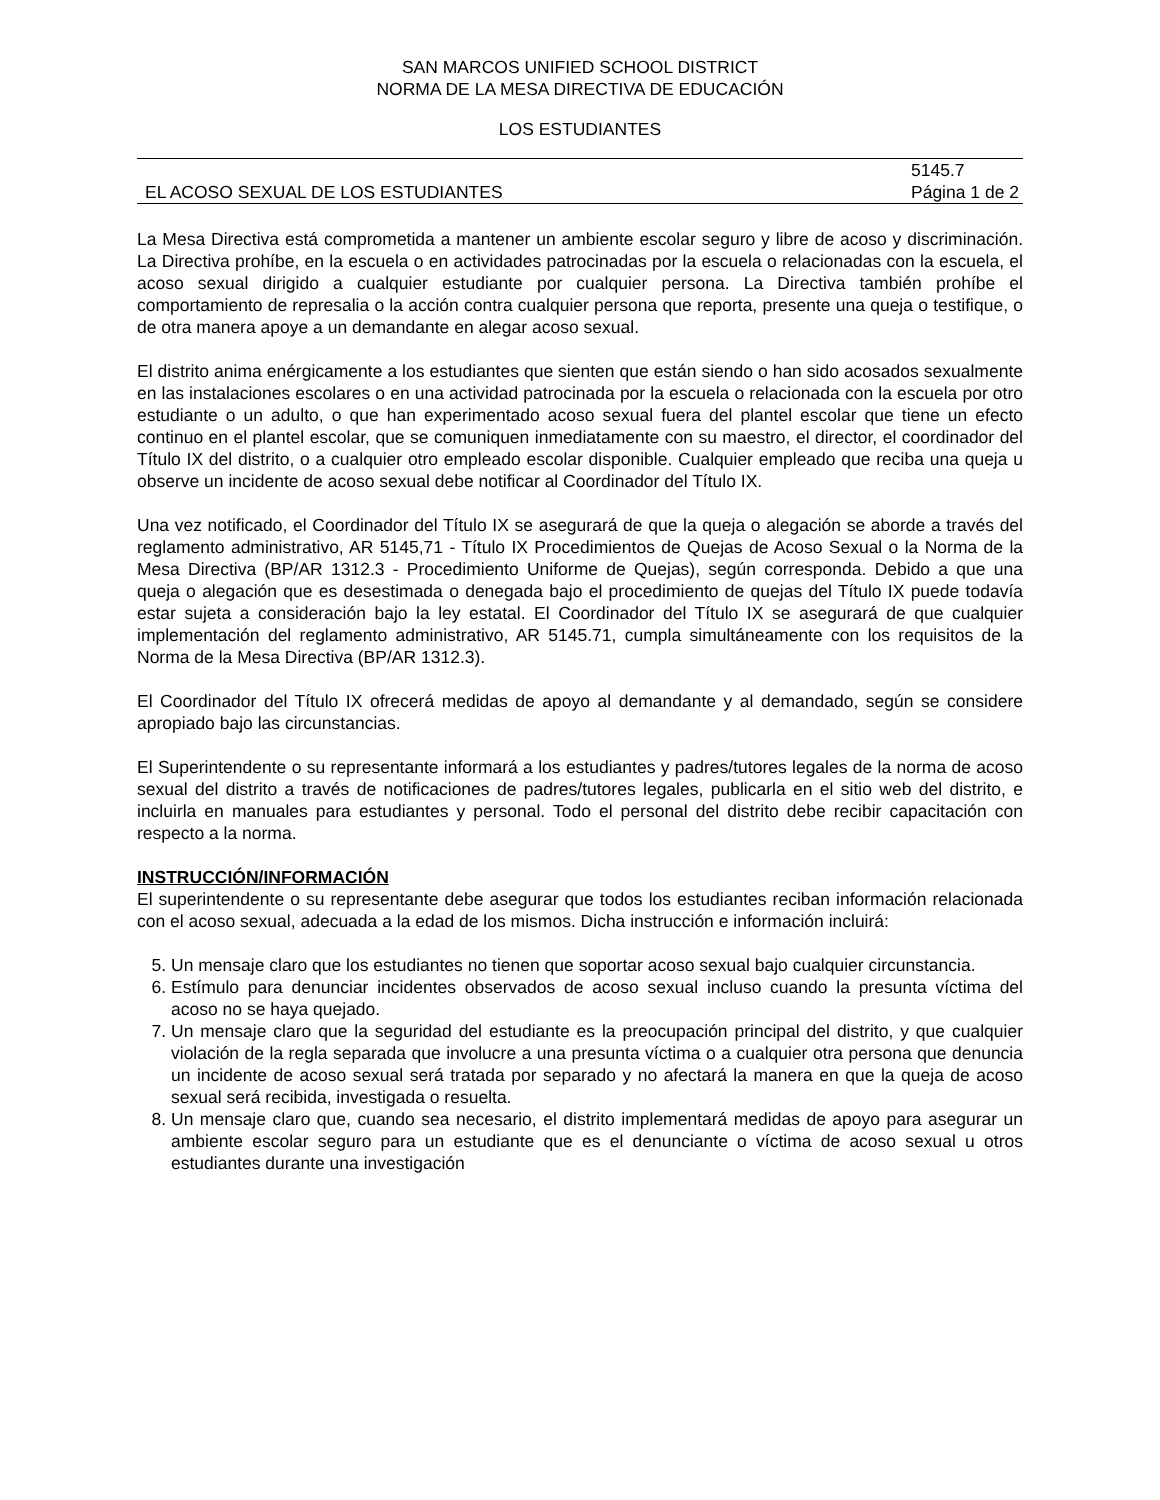SAN MARCOS UNIFIED SCHOOL DISTRICT
NORMA DE LA MESA DIRECTIVA DE EDUCACIÓN
LOS ESTUDIANTES
EL ACOSO SEXUAL DE LOS ESTUDIANTES
5145.7
Página 1 de 2
La Mesa Directiva está comprometida a mantener un ambiente escolar seguro y libre de acoso y discriminación. La Directiva prohíbe, en la escuela o en actividades patrocinadas por la escuela o relacionadas con la escuela, el acoso sexual dirigido a cualquier estudiante por cualquier persona. La Directiva también prohíbe el comportamiento de represalia o la acción contra cualquier persona que reporta, presente una queja o testifique, o de otra manera apoye a un demandante en alegar acoso sexual.
El distrito anima enérgicamente a los estudiantes que sienten que están siendo o han sido acosados sexualmente en las instalaciones escolares o en una actividad patrocinada por la escuela o relacionada con la escuela por otro estudiante o un adulto, o que han experimentado acoso sexual fuera del plantel escolar que tiene un efecto continuo en el plantel escolar, que se comuniquen inmediatamente con su maestro, el director, el coordinador del Título IX del distrito, o a cualquier otro empleado escolar disponible. Cualquier empleado que reciba una queja u observe un incidente de acoso sexual debe notificar al Coordinador del Título IX.
Una vez notificado, el Coordinador del Título IX se asegurará de que la queja o alegación se aborde a través del reglamento administrativo, AR 5145,71 - Título IX Procedimientos de Quejas de Acoso Sexual o la Norma de la Mesa Directiva (BP/AR 1312.3 - Procedimiento Uniforme de Quejas), según corresponda. Debido a que una queja o alegación que es desestimada o denegada bajo el procedimiento de quejas del Título IX puede todavía estar sujeta a consideración bajo la ley estatal. El Coordinador del Título IX se asegurará de que cualquier implementación del reglamento administrativo, AR 5145.71, cumpla simultáneamente con los requisitos de la Norma de la Mesa Directiva (BP/AR 1312.3).
El Coordinador del Título IX ofrecerá medidas de apoyo al demandante y al demandado, según se considere apropiado bajo las circunstancias.
El Superintendente o su representante informará a los estudiantes y padres/tutores legales de la norma de acoso sexual del distrito a través de notificaciones de padres/tutores legales, publicarla en el sitio web del distrito, e incluirla en manuales para estudiantes y personal. Todo el personal del distrito debe recibir capacitación con respecto a la norma.
INSTRUCCIÓN/INFORMACIÓN
El superintendente o su representante debe asegurar que todos los estudiantes reciban información relacionada con el acoso sexual, adecuada a la edad de los mismos. Dicha instrucción e información incluirá:
5. Un mensaje claro que los estudiantes no tienen que soportar acoso sexual bajo cualquier circunstancia.
6. Estímulo para denunciar incidentes observados de acoso sexual incluso cuando la presunta víctima del acoso no se haya quejado.
7. Un mensaje claro que la seguridad del estudiante es la preocupación principal del distrito, y que cualquier violación de la regla separada que involucre a una presunta víctima o a cualquier otra persona que denuncia un incidente de acoso sexual será tratada por separado y no afectará la manera en que la queja de acoso sexual será recibida, investigada o resuelta.
8. Un mensaje claro que, cuando sea necesario, el distrito implementará medidas de apoyo para asegurar un ambiente escolar seguro para un estudiante que es el denunciante o víctima de acoso sexual u otros estudiantes durante una investigación